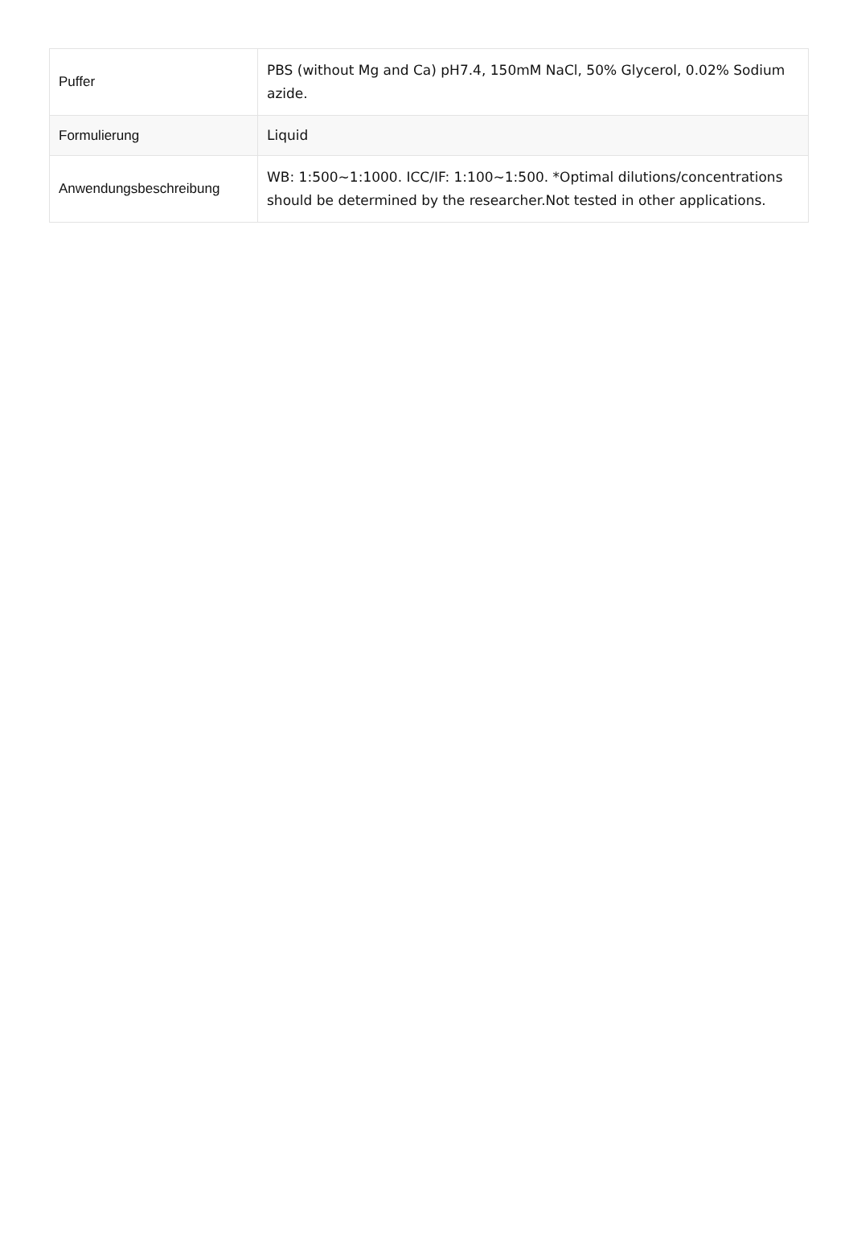| Puffer | PBS (without Mg and Ca) pH7.4, 150mM NaCl, 50% Glycerol, 0.02% Sodium azide. |
| Formulierung | Liquid |
| Anwendungsbeschreibung | WB: 1:500~1:1000. ICC/IF: 1:100~1:500. *Optimal dilutions/concentrations should be determined by the researcher.Not tested in other applications. |